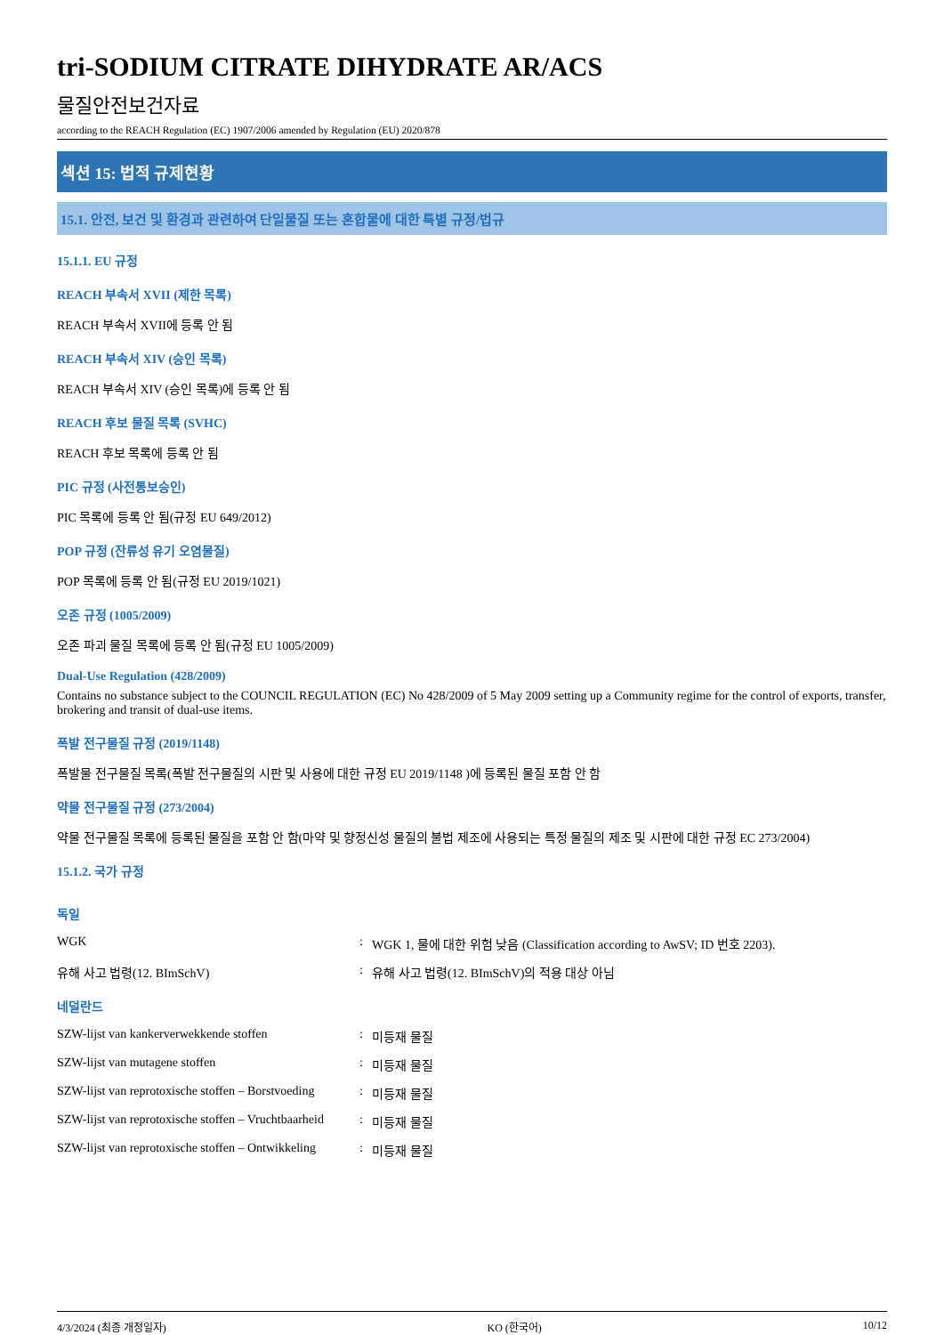tri-SODIUM CITRATE DIHYDRATE AR/ACS
물질안전보건자료
according to the REACH Regulation (EC) 1907/2006 amended by Regulation (EU) 2020/878
섹션 15: 법적 규제현황
15.1. 안전, 보건 및 환경과 관련하여 단일물질 또는 혼합물에 대한 특별 규정/법규
15.1.1. EU 규정
REACH 부속서 XVII (제한 목록)
REACH 부속서 XVII에 등록 안 됨
REACH 부속서 XIV (승인 목록)
REACH 부속서 XIV (승인 목록)에 등록 안 됨
REACH 후보 물질 목록 (SVHC)
REACH 후보 목록에 등록 안 됨
PIC 규정 (사전통보승인)
PIC 목록에 등록 안 됨(규정 EU 649/2012)
POP 규정 (잔류성 유기 오염물질)
POP 목록에 등록 안 됨(규정 EU 2019/1021)
오존 규정 (1005/2009)
오존 파괴 물질 목록에 등록 안 됨(규정 EU 1005/2009)
Dual-Use Regulation (428/2009)
Contains no substance subject to the COUNCIL REGULATION (EC) No 428/2009 of 5 May 2009 setting up a Community regime for the control of exports, transfer, brokering and transit of dual-use items.
폭발 전구물질 규정 (2019/1148)
폭발물 전구물질 목록(폭발 전구물질의 시판 및 사용에 대한 규정 EU 2019/1148 )에 등록된 물질 포함 안 함
약물 전구물질 규정 (273/2004)
약물 전구물질 목록에 등록된 물질을 포함 안 함(마약 및 향정신성 물질의 불법 제조에 사용되는 특정 물질의 제조 및 시판에 대한 규정 EC 273/2004)
15.1.2. 국가 규정
독일
WGK: WGK 1, 물에 대한 위험 낮음 (Classification according to AwSV; ID 번호 2203).
유해 사고 법령(12. BImSchV): 유해 사고 법령(12. BImSchV)의 적용 대상 아님
네덜란드
SZW-lijst van kankerverwekkende stoffen: 미등재 물질
SZW-lijst van mutagene stoffen: 미등재 물질
SZW-lijst van reprotoxische stoffen – Borstvoeding: 미등재 물질
SZW-lijst van reprotoxische stoffen – Vruchtbaarheid: 미등재 물질
SZW-lijst van reprotoxische stoffen – Ontwikkeling: 미등재 물질
4/3/2024 (최종 개정일자) KO (한국어) 10/12